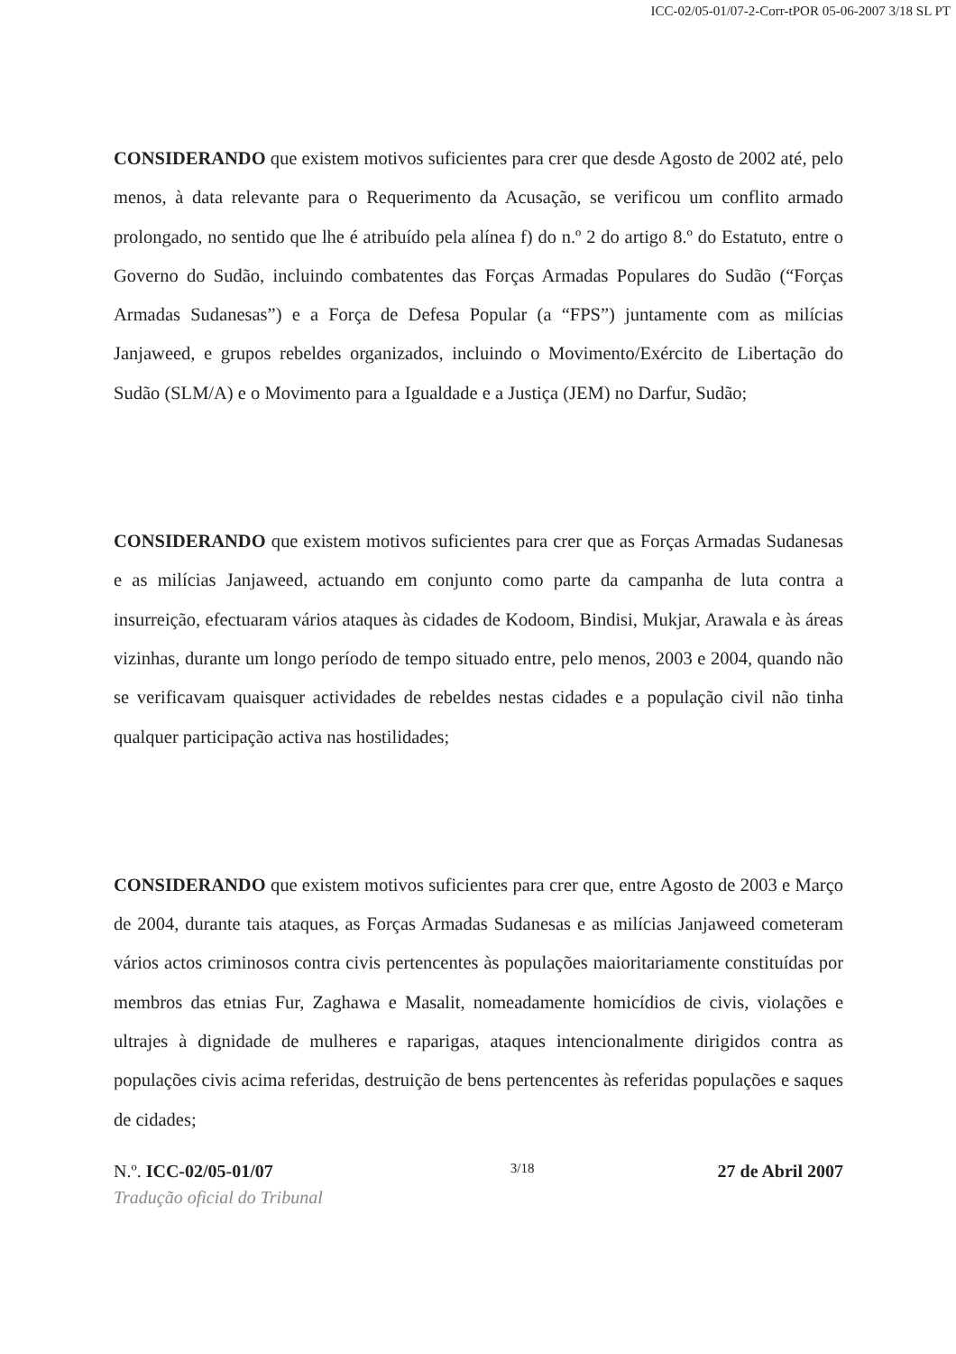ICC-02/05-01/07-2-Corr-tPOR 05-06-2007 3/18 SL PT
CONSIDERANDO que existem motivos suficientes para crer que desde Agosto de 2002 até, pelo menos, à data relevante para o Requerimento da Acusação, se verificou um conflito armado prolongado, no sentido que lhe é atribuído pela alínea f) do n.º 2 do artigo 8.º do Estatuto, entre o Governo do Sudão, incluindo combatentes das Forças Armadas Populares do Sudão (“Forças Armadas Sudanesas”) e a Força de Defesa Popular (a “FPS”) juntamente com as milícias Janjaweed, e grupos rebeldes organizados, incluindo o Movimento/Exército de Libertação do Sudão (SLM/A) e o Movimento para a Igualdade e a Justiça (JEM) no Darfur, Sudão;
CONSIDERANDO que existem motivos suficientes para crer que as Forças Armadas Sudanesas e as milícias Janjaweed, actuando em conjunto como parte da campanha de luta contra a insurreição, efectuaram vários ataques às cidades de Kodoom, Bindisi, Mukjar, Arawala e às áreas vizinhas, durante um longo período de tempo situado entre, pelo menos, 2003 e 2004, quando não se verificavam quaisquer actividades de rebeldes nestas cidades e a população civil não tinha qualquer participação activa nas hostilidades;
CONSIDERANDO que existem motivos suficientes para crer que, entre Agosto de 2003 e Março de 2004, durante tais ataques, as Forças Armadas Sudanesas e as milícias Janjaweed cometeram vários actos criminosos contra civis pertencentes às populações maioritariamente constituídas por membros das etnias Fur, Zaghawa e Masalit, nomeadamente homicídios de civis, violações e ultrajes à dignidade de mulheres e raparigas, ataques intencionalmente dirigidos contra as populações civis acima referidas, destruição de bens pertencentes às referidas populações e saques de cidades;
N.º. ICC-02/05-01/07 3/18 27 de Abril 2007
Tradução oficial do Tribunal